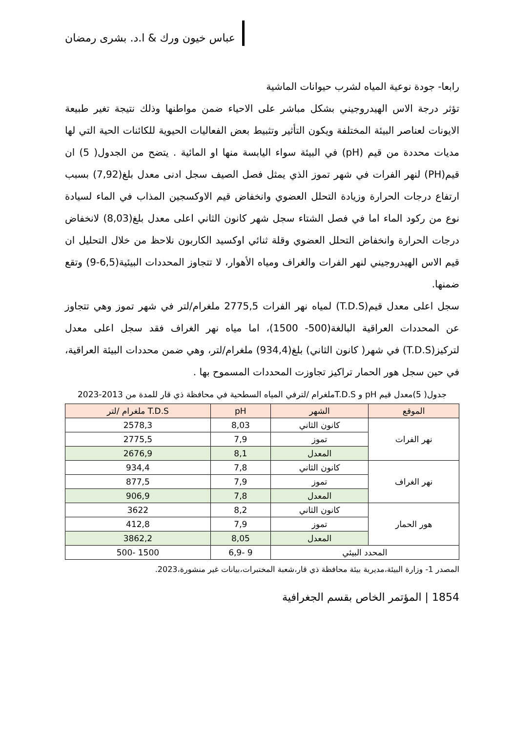عباس خيون ورك & ا.د. بشرى رمضان
رابعا- جودة نوعية المياه لشرب حيوانات الماشية
تؤثر درجة الاس الهيدروجيني بشكل مباشر على الاحياء ضمن مواطنها وذلك نتيجة تغير طبيعة الايونات لعناصر البيئة المختلفة ويكون التأثير وتثبيط بعض الفعاليات الحيوية للكائنات الحية التي لها مديات محددة من قيم (pH) في البيئة سواء اليابسة منها او المائية . يتضح من الجدول( 5) ان قيم(PH) لنهر الفرات في شهر تموز الذي يمثل فصل الصيف سجل ادنى معدل بلغ(7,92) بسبب ارتفاع درجات الحرارة وزيادة التحلل العضوي وانخفاض قيم الاوكسجين المذاب في الماء لسيادة نوع من ركود الماء اما في فصل الشتاء سجل شهر كانون الثاني اعلى معدل بلغ(8,03) لانخفاض درجات الحرارة وانخفاض التحلل العضوي وقلة ثنائي اوكسيد الكاربون نلاحظ من خلال التحليل ان قيم الاس الهيدروجيني لنهر الفرات والغراف ومياه الأهوار، لا تتجاوز المحددات البيئية(6,5-9) وتقع ضمنها.
سجل اعلى معدل قيم(T.D.S) لمياه نهر الفرات 2775,5 ملغرام/لتر في شهر تموز وهي تتجاوز عن المحددات العراقية البالغة(500- 1500)، اما مياه نهر الغراف فقد سجل اعلى معدل لتركيز(T.D.S) في شهر( كانون الثاني) بلغ(934,4) ملغرام/لتر، وهي ضمن محددات البيئة العراقية، في حين سجل هور الحمار تراكيز تجاوزت المحددات المسموح بها .
جدول( 5)معدل قيم pH و T.D.Sملغرام /لترفي المياه السطحية في محافظة ذي قار للمدة من 2013-2023
| الموقع | الشهر | pH | T.D.S ملغرام /لتر |
| --- | --- | --- | --- |
| نهر الفرات | كانون الثاني | 8,03 | 2578,3 |
| | تموز | 7,9 | 2775,5 |
| | المعدل | 8,1 | 2676,9 |
| نهر الغراف | كانون الثاني | 7,8 | 934,4 |
| | تموز | 7,9 | 877,5 |
| | المعدل | 7,8 | 906,9 |
| هور الحمار | كانون الثاني | 8,2 | 3622 |
| | تموز | 7,9 | 412,8 |
| | المعدل | 8,05 | 3862,2 |
| المحدد البيئي | | 9 -6,9 | 1500 -500 |
المصدر 1- وزارة البيئة،مديرية بيئة محافظة ذي قار،شعبة المختبرات،بيانات غير منشورة،2023.
1854 | المؤتمر الخاص بقسم الجغرافية